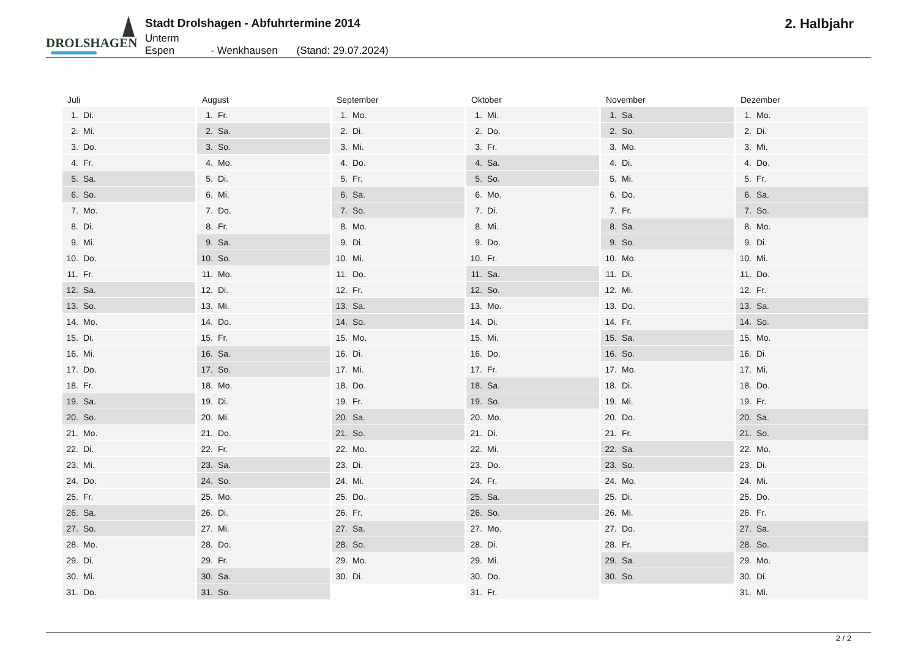DROLSHAGEN
Stadt Drolshagen - Abfuhrtermine 2014
Unterm Espen - Wenkhausen (Stand: 29.07.2024)
2. Halbjahr
| Juli | August | September | Oktober | November | Dezember |
| --- | --- | --- | --- | --- | --- |
| 1. Di. | 1. Fr. | 1. Mo. | 1. Mi. | 1. Sa. | 1. Mo. |
| 2. Mi. | 2. Sa. | 2. Di. | 2. Do. | 2. So. | 2. Di. |
| 3. Do. | 3. So. | 3. Mi. | 3. Fr. | 3. Mo. | 3. Mi. |
| 4. Fr. | 4. Mo. | 4. Do. | 4. Sa. | 4. Di. | 4. Do. |
| 5. Sa. | 5. Di. | 5. Fr. | 5. So. | 5. Mi. | 5. Fr. |
| 6. So. | 6. Mi. | 6. Sa. | 6. Mo. | 6. Do. | 6. Sa. |
| 7. Mo. | 7. Do. | 7. So. | 7. Di. | 7. Fr. | 7. So. |
| 8. Di. | 8. Fr. | 8. Mo. | 8. Mi. | 8. Sa. | 8. Mo. |
| 9. Mi. | 9. Sa. | 9. Di. | 9. Do. | 9. So. | 9. Di. |
| 10. Do. | 10. So. | 10. Mi. | 10. Fr. | 10. Mo. | 10. Mi. |
| 11. Fr. | 11. Mo. | 11. Do. | 11. Sa. | 11. Di. | 11. Do. |
| 12. Sa. | 12. Di. | 12. Fr. | 12. So. | 12. Mi. | 12. Fr. |
| 13. So. | 13. Mi. | 13. Sa. | 13. Mo. | 13. Do. | 13. Sa. |
| 14. Mo. | 14. Do. | 14. So. | 14. Di. | 14. Fr. | 14. So. |
| 15. Di. | 15. Fr. | 15. Mo. | 15. Mi. | 15. Sa. | 15. Mo. |
| 16. Mi. | 16. Sa. | 16. Di. | 16. Do. | 16. So. | 16. Di. |
| 17. Do. | 17. So. | 17. Mi. | 17. Fr. | 17. Mo. | 17. Mi. |
| 18. Fr. | 18. Mo. | 18. Do. | 18. Sa. | 18. Di. | 18. Do. |
| 19. Sa. | 19. Di. | 19. Fr. | 19. So. | 19. Mi. | 19. Fr. |
| 20. So. | 20. Mi. | 20. Sa. | 20. Mo. | 20. Do. | 20. Sa. |
| 21. Mo. | 21. Do. | 21. So. | 21. Di. | 21. Fr. | 21. So. |
| 22. Di. | 22. Fr. | 22. Mo. | 22. Mi. | 22. Sa. | 22. Mo. |
| 23. Mi. | 23. Sa. | 23. Di. | 23. Do. | 23. So. | 23. Di. |
| 24. Do. | 24. So. | 24. Mi. | 24. Fr. | 24. Mo. | 24. Mi. |
| 25. Fr. | 25. Mo. | 25. Do. | 25. Sa. | 25. Di. | 25. Do. |
| 26. Sa. | 26. Di. | 26. Fr. | 26. So. | 26. Mi. | 26. Fr. |
| 27. So. | 27. Mi. | 27. Sa. | 27. Mo. | 27. Do. | 27. Sa. |
| 28. Mo. | 28. Do. | 28. So. | 28. Di. | 28. Fr. | 28. So. |
| 29. Di. | 29. Fr. | 29. Mo. | 29. Mi. | 29. Sa. | 29. Mo. |
| 30. Mi. | 30. Sa. | 30. Di. | 30. Do. | 30. So. | 30. Di. |
| 31. Do. | 31. So. | | 31. Fr. | | 31. Mi. |
2 / 2